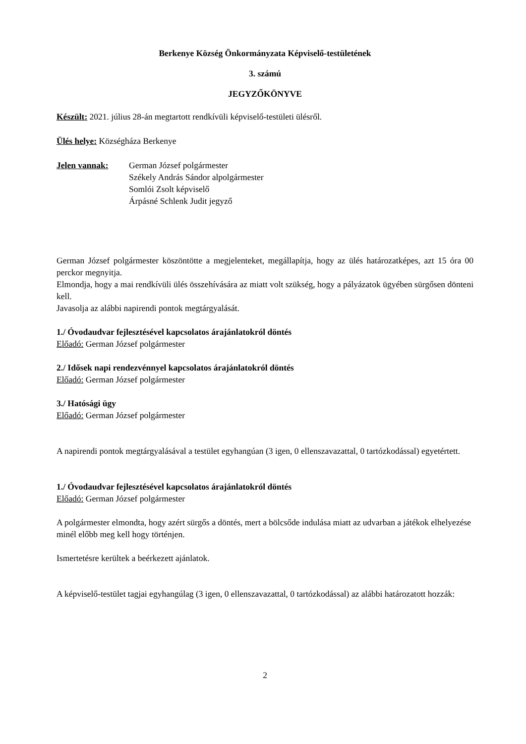Berkenye Község Önkormányzata Képviselő-testületének
3. számú
JEGYZŐKÖNYVE
Készült: 2021. július 28-án megtartott rendkívüli képviselő-testületi ülésről.
Ülés helye: Községháza Berkenye
Jelen vannak: German József polgármester
Székely András Sándor alpolgármester
Somlói Zsolt képviselő
Árpásné Schlenk Judit jegyző
German József polgármester köszöntötte a megjelenteket, megállapítja, hogy az ülés határozatképes, azt 15 óra 00 perckor megnyitja.
Elmondja, hogy a mai rendkívüli ülés összehívására az miatt volt szükség, hogy a pályázatok ügyében sürgősen dönteni kell.
Javasolja az alábbi napirendi pontok megtárgyalását.
1./ Óvodaudvar fejlesztésével kapcsolatos árajánlatokról döntés
Előadó: German József polgármester
2./ Idősek napi rendezvénnyel kapcsolatos árajánlatokról döntés
Előadó: German József polgármester
3./ Hatósági ügy
Előadó: German József polgármester
A napirendi pontok megtárgyalásával a testület egyhangúan (3 igen, 0 ellenszavazattal, 0 tartózkodással) egyetértett.
1./ Óvodaudvar fejlesztésével kapcsolatos árajánlatokról döntés
Előadó: German József polgármester
A polgármester elmondta, hogy azért sürgős a döntés, mert a bölcsőde indulása miatt az udvarban a játékok elhelyezése minél előbb meg kell hogy történjen.
Ismertetésre kerültek a beérkezett ajánlatok.
A képviselő-testület tagjai egyhangúlag (3 igen, 0 ellenszavazattal, 0 tartózkodással) az alábbi határozatott hozzák:
2